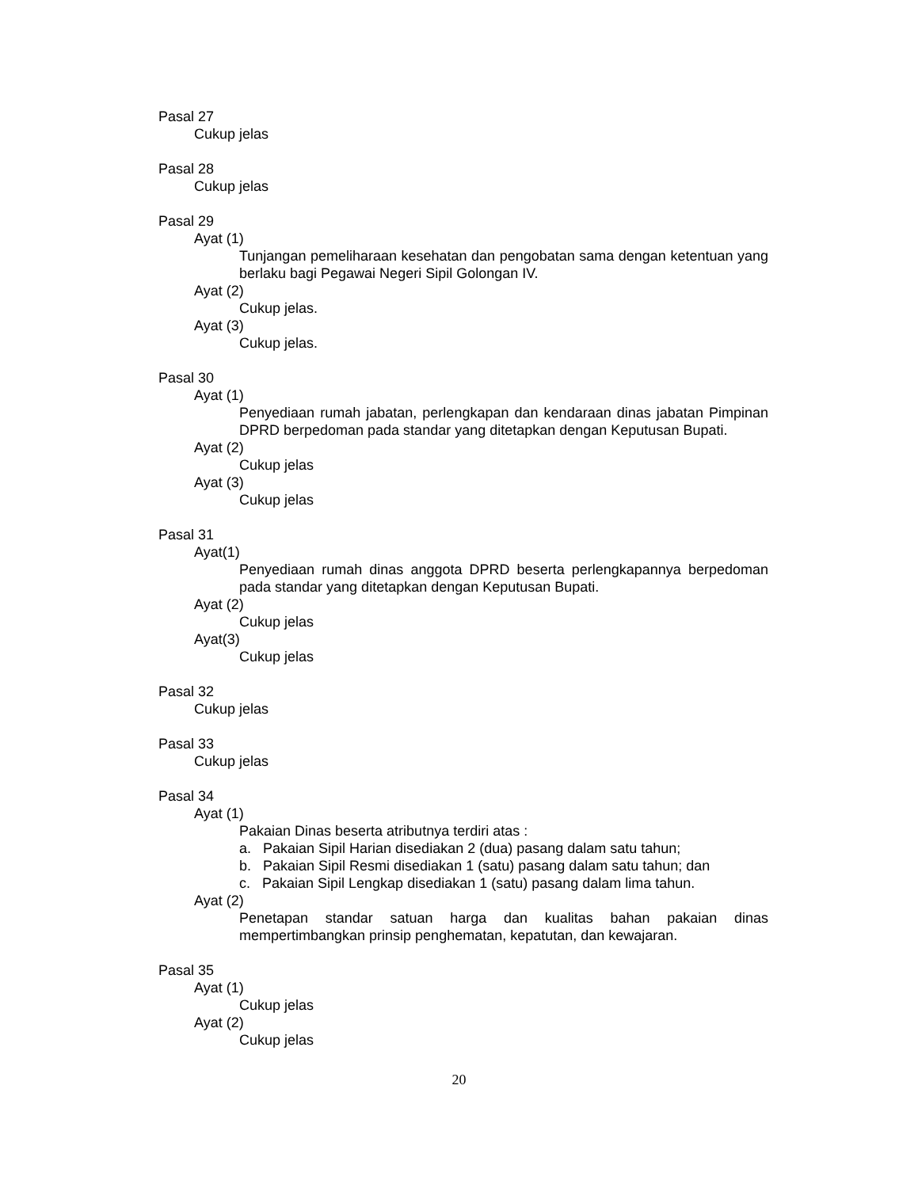Pasal 27
Cukup jelas
Pasal 28
Cukup jelas
Pasal 29
Ayat (1)
Tunjangan pemeliharaan kesehatan dan pengobatan sama dengan ketentuan yang berlaku bagi Pegawai Negeri Sipil Golongan IV.
Ayat (2)
Cukup jelas.
Ayat (3)
Cukup jelas.
Pasal 30
Ayat (1)
Penyediaan rumah jabatan, perlengkapan dan kendaraan dinas jabatan Pimpinan DPRD berpedoman pada standar yang ditetapkan dengan Keputusan Bupati.
Ayat (2)
Cukup jelas
Ayat (3)
Cukup jelas
Pasal 31
Ayat(1)
Penyediaan rumah dinas anggota DPRD beserta perlengkapannya berpedoman pada standar yang ditetapkan dengan Keputusan Bupati.
Ayat (2)
Cukup jelas
Ayat(3)
Cukup jelas
Pasal 32
Cukup jelas
Pasal 33
Cukup jelas
Pasal 34
Ayat (1)
Pakaian Dinas beserta atributnya terdiri atas :
a. Pakaian Sipil Harian disediakan 2 (dua) pasang dalam satu tahun;
b. Pakaian Sipil Resmi disediakan 1 (satu) pasang dalam satu tahun; dan
c. Pakaian Sipil Lengkap disediakan 1 (satu) pasang dalam lima tahun.
Ayat (2)
Penetapan standar satuan harga dan kualitas bahan pakaian dinas mempertimbangkan prinsip penghematan, kepatutan, dan kewajaran.
Pasal 35
Ayat (1)
Cukup jelas
Ayat (2)
Cukup jelas
20